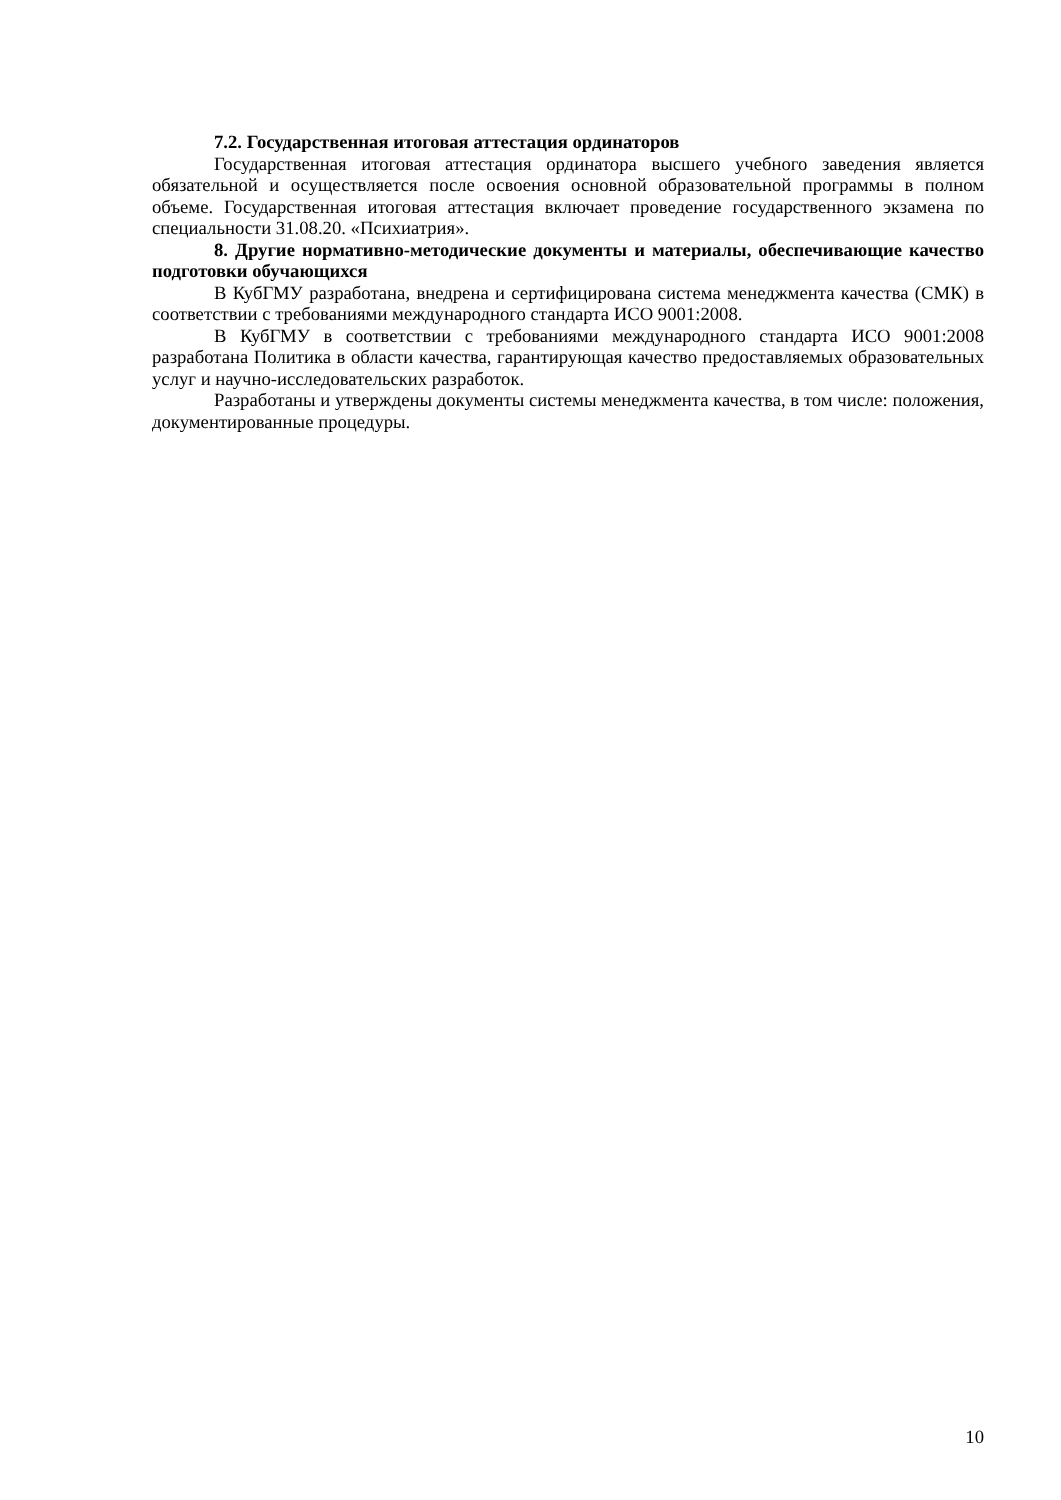7.2. Государственная итоговая аттестация ординаторов
Государственная итоговая аттестация ординатора высшего учебного заведения является обязательной и осуществляется после освоения основной образовательной программы в полном объеме. Государственная итоговая аттестация включает проведение государственного экзамена по специальности 31.08.20. «Психиатрия».
8. Другие нормативно-методические документы и материалы, обеспечивающие качество подготовки обучающихся
В КубГМУ разработана, внедрена и сертифицирована система менеджмента качества (СМК) в соответствии с требованиями международного стандарта ИСО 9001:2008.
В КубГМУ в соответствии с требованиями международного стандарта ИСО 9001:2008 разработана Политика в области качества, гарантирующая качество предоставляемых образовательных услуг и научно-исследовательских разработок.
Разработаны и утверждены документы системы менеджмента качества, в том числе: положения, документированные процедуры.
10